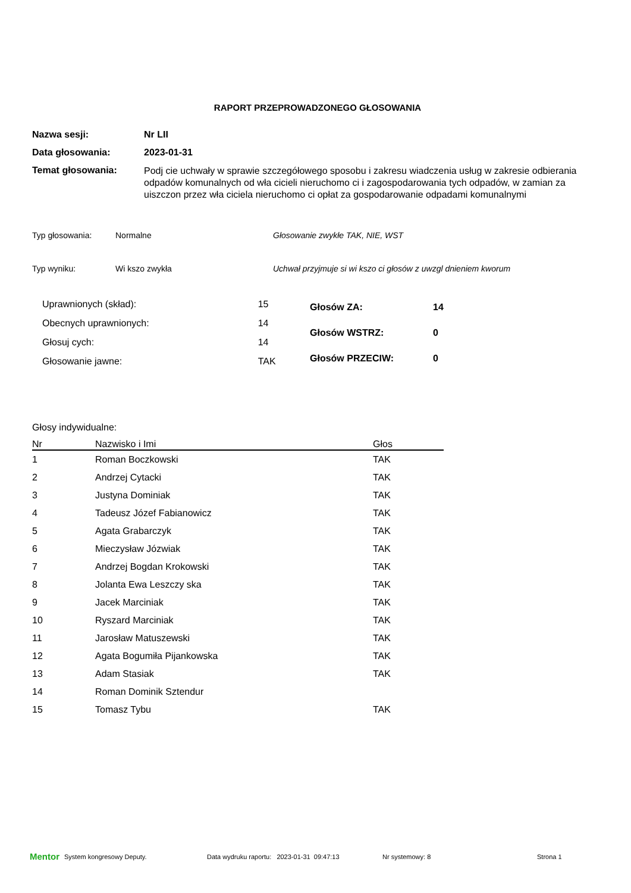RAPORT PRZEPROWADZONEGO GŁOSOWANIA
Nazwa sesji: Nr LII
Data głosowania: 2023-01-31
Temat głosowania:
Podj cie uchwały w sprawie szczegółowego sposobu i zakresu wiadczenia usług w zakresie odbierania odpadów komunalnych od wła cicieli nieruchomo ci i zagospodarowania tych odpadów, w zamian za uiszczon przez wła ciciela nieruchomo ci opłat za gospodarowanie odpadami komunalnymi
Typ głosowania: Normalne Głosowanie zwykłe TAK, NIE, WST
Typ wyniku: Wi kszo zwykła Uchwał przyjmuje si wi kszo ci głosów z uwzgl dnieniem kworum
| Uprawnionych (skład): | 15 |
| Obecnych uprawnionych: | 14 |
| Głosuj cych: | 14 |
| Głosowanie jawne: | TAK |
| Głosów ZA: | 14 |
| Głosów WSTRZ: | 0 |
| Głosów PRZECIW: | 0 |
Głosy indywidualne:
| Nr | Nazwisko i Imi | Głos |
| --- | --- | --- |
| 1 | Roman Boczkowski | TAK |
| 2 | Andrzej Cytacki | TAK |
| 3 | Justyna Dominiak | TAK |
| 4 | Tadeusz Józef Fabianowicz | TAK |
| 5 | Agata Grabarczyk | TAK |
| 6 | Mieczysław Józwiak | TAK |
| 7 | Andrzej Bogdan Krokowski | TAK |
| 8 | Jolanta Ewa Leszczy ska | TAK |
| 9 | Jacek Marciniak | TAK |
| 10 | Ryszard Marciniak | TAK |
| 11 | Jarosław Matuszewski | TAK |
| 12 | Agata Bogumiła Pijankowska | TAK |
| 13 | Adam Stasiak | TAK |
| 14 | Roman Dominik Sztendur | |
| 15 | Tomasz Tybu | TAK |
Mentor System kongresowy Deputy. Data wydruku raportu: 2023-01-31 09:47:13 Nr systemowy: 8 Strona 1